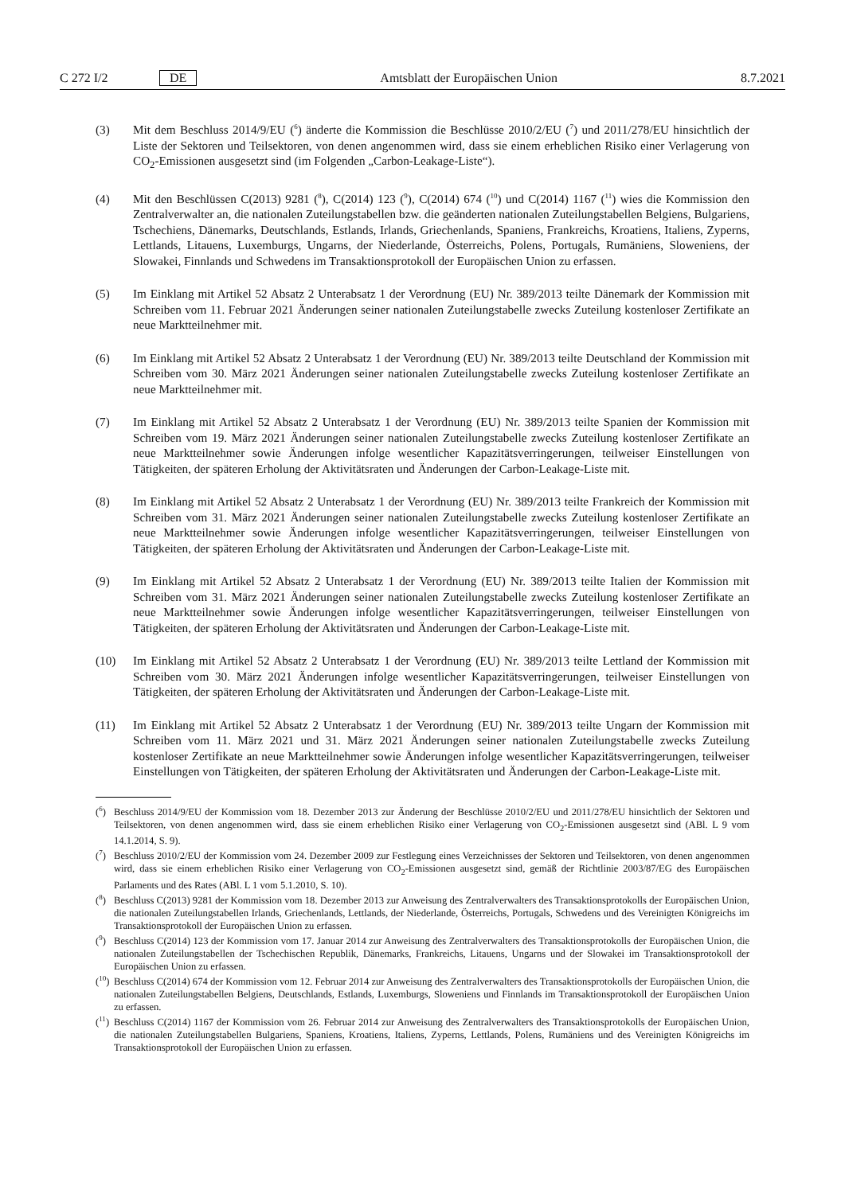C 272 I/2 DE Amtsblatt der Europäischen Union 8.7.2021
(3) Mit dem Beschluss 2014/9/EU (<sup>6</sup>) änderte die Kommission die Beschlüsse 2010/2/EU (<sup>7</sup>) und 2011/278/EU hinsichtlich der Liste der Sektoren und Teilsektoren, von denen angenommen wird, dass sie einem erheblichen Risiko einer Verlagerung von CO<sub>2</sub>-Emissionen ausgesetzt sind (im Folgenden „Carbon-Leakage-Liste“).
(4) Mit den Beschlüssen C(2013) 9281 (<sup>8</sup>), C(2014) 123 (<sup>9</sup>), C(2014) 674 (<sup>10</sup>) und C(2014) 1167 (<sup>11</sup>) wies die Kommission den Zentralverwalter an, die nationalen Zuteilungstabellen bzw. die geänderten nationalen Zuteilungs­tabellen Belgiens, Bulgariens, Tschechiens, Dänemarks, Deutschlands, Estlands, Irlands, Griechenlands, Spaniens, Frankreichs, Kroatiens, Italiens, Zyperns, Lettlands, Litauens, Luxemburgs, Ungarns, der Niederlande, Österreichs, Polens, Portugals, Rumäniens, Sloweniens, der Slowakei, Finnlands und Schwedens im Transaktionsprotokoll der Europäischen Union zu erfassen.
(5) Im Einklang mit Artikel 52 Absatz 2 Unterabsatz 1 der Verordnung (EU) Nr. 389/2013 teilte Dänemark der Kommission mit Schreiben vom 11. Februar 2021 Änderungen seiner nationalen Zuteilungstabelle zwecks Zuteilung kostenloser Zertifikate an neue Marktteilnehmer mit.
(6) Im Einklang mit Artikel 52 Absatz 2 Unterabsatz 1 der Verordnung (EU) Nr. 389/2013 teilte Deutschland der Kommission mit Schreiben vom 30. März 2021 Änderungen seiner nationalen Zuteilungstabelle zwecks Zuteilung kostenloser Zertifikate an neue Marktteilnehmer mit.
(7) Im Einklang mit Artikel 52 Absatz 2 Unterabsatz 1 der Verordnung (EU) Nr. 389/2013 teilte Spanien der Kommission mit Schreiben vom 19. März 2021 Änderungen seiner nationalen Zuteilungstabelle zwecks Zuteilung kostenloser Zertifikate an neue Marktteilnehmer sowie Änderungen infolge wesentlicher Kapazitätsverringerungen, teilweiser Einstellungen von Tätigkeiten, der späteren Erholung der Aktivitätsraten und Änderungen der Carbon-Leakage-Liste mit.
(8) Im Einklang mit Artikel 52 Absatz 2 Unterabsatz 1 der Verordnung (EU) Nr. 389/2013 teilte Frankreich der Kommission mit Schreiben vom 31. März 2021 Änderungen seiner nationalen Zuteilungstabelle zwecks Zuteilung kostenloser Zertifikate an neue Marktteilnehmer sowie Änderungen infolge wesentlicher Kapazitätsverringerungen, teilweiser Einstellungen von Tätigkeiten, der späteren Erholung der Aktivitätsraten und Änderungen der Carbon-Leakage-Liste mit.
(9) Im Einklang mit Artikel 52 Absatz 2 Unterabsatz 1 der Verordnung (EU) Nr. 389/2013 teilte Italien der Kommission mit Schreiben vom 31. März 2021 Änderungen seiner nationalen Zuteilungstabelle zwecks Zuteilung kostenloser Zertifikate an neue Marktteilnehmer sowie Änderungen infolge wesentlicher Kapazitätsverringerungen, teilweiser Einstellungen von Tätigkeiten, der späteren Erholung der Aktivitätsraten und Änderungen der Carbon-Leakage-Liste mit.
(10) Im Einklang mit Artikel 52 Absatz 2 Unterabsatz 1 der Verordnung (EU) Nr. 389/2013 teilte Lettland der Kommission mit Schreiben vom 30. März 2021 Änderungen infolge wesentlicher Kapazitätsverringerungen, teilweiser Einstellungen von Tätigkeiten, der späteren Erholung der Aktivitätsraten und Änderungen der Carbon-Leakage-Liste mit.
(11) Im Einklang mit Artikel 52 Absatz 2 Unterabsatz 1 der Verordnung (EU) Nr. 389/2013 teilte Ungarn der Kommission mit Schreiben vom 11. März 2021 und 31. März 2021 Änderungen seiner nationalen Zuteilungstabelle zwecks Zuteilung kostenloser Zertifikate an neue Marktteilnehmer sowie Änderungen infolge wesentlicher Kapazitätsverringerungen, teilweiser Einstellungen von Tätigkeiten, der späteren Erholung der Aktivitätsraten und Änderungen der Carbon-Leakage-Liste mit.
(<sup>6</sup>) Beschluss 2014/9/EU der Kommission vom 18. Dezember 2013 zur Änderung der Beschlüsse 2010/2/EU und 2011/278/EU hinsichtlich der Sektoren und Teilsektoren, von denen angenommen wird, dass sie einem erheblichen Risiko einer Verlagerung von CO<sub>2</sub>-Emissionen ausgesetzt sind (ABl. L 9 vom 14.1.2014, S. 9).
(<sup>7</sup>) Beschluss 2010/2/EU der Kommission vom 24. Dezember 2009 zur Festlegung eines Verzeichnisses der Sektoren und Teilsektoren, von denen angenommen wird, dass sie einem erheblichen Risiko einer Verlagerung von CO<sub>2</sub>-Emissionen ausgesetzt sind, gemäß der Richtlinie 2003/87/EG des Europäischen Parlaments und des Rates (ABl. L 1 vom 5.1.2010, S. 10).
(<sup>8</sup>) Beschluss C(2013) 9281 der Kommission vom 18. Dezember 2013 zur Anweisung des Zentralverwalters des Transaktionsprotokolls der Europäischen Union, die nationalen Zuteilungstabellen Irlands, Griechenlands, Lettlands, der Niederlande, Österreichs, Portugals, Schwedens und des Vereinigten Königreichs im Transaktionsprotokoll der Europäischen Union zu erfassen.
(<sup>9</sup>) Beschluss C(2014) 123 der Kommission vom 17. Januar 2014 zur Anweisung des Zentralverwalters des Transaktionsprotokolls der Europäischen Union, die nationalen Zuteilungstabellen der Tschechischen Republik, Dänemarks, Frankreichs, Litauens, Ungarns und der Slowakei im Transaktionsprotokoll der Europäischen Union zu erfassen.
(<sup>10</sup>)
Beschluss C(2014) 674 der Kommission vom 12. Februar 2014 zur Anweisung des Zentralverwalters des Transaktionsprotokolls der Europäischen Union, die nationalen Zuteilungstabellen Belgiens, Deutschlands, Estlands, Luxemburgs, Sloweniens und Finnlands im Transaktionsprotokoll der Europäischen Union zu erfassen.
(<sup>11</sup>)
Beschluss C(2014) 1167 der Kommission vom 26. Februar 2014 zur Anweisung des Zentralverwalters des Transaktionsprotokolls der Europäischen Union, die nationalen Zuteilungstabellen Bulgariens, Spaniens, Kroatiens, Italiens, Zyperns, Lettlands, Polens, Rumäniens und des Vereinigten Königreichs im Transaktionsprotokoll der Europäischen Union zu erfassen.